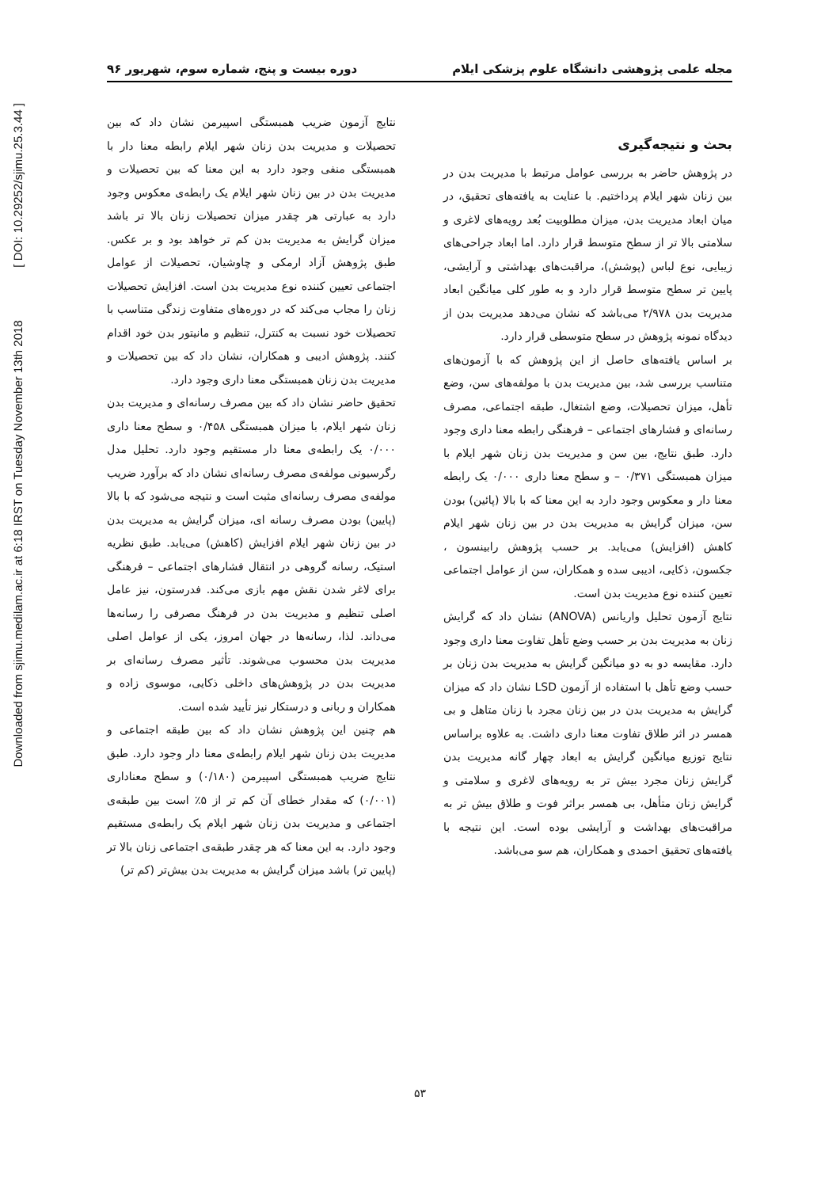Downloaded from sjimu.medilam.ac.ir at 6:18 IRST on Tuesday November 13th 2018 [ DOI: 10.29252/sjimu.25.3.44 ]
مجله علمی پژوهشی دانشگاه علوم پزشکی ایلام دوره بیست و پنج، شماره سوم، شهریور ۹۶
بحث و نتیجه‌گیری
در پژوهش حاضر به بررسی عوامل مرتبط با مدیریت بدن در بین زنان شهر ایلام پرداختیم. با عنایت به یافته‌های تحقیق، در میان ابعاد مدیریت بدن، میزان مطلوبیت بُعد رویه‌های لاغری و سلامتی بالا تر از سطح متوسط قرار دارد. اما ابعاد جراحی‌های زیبایی، نوع لباس (پوشش)، مراقبت‌های بهداشتی و آرایشی، پایین تر سطح متوسط قرار دارد و به طور کلی میانگین ابعاد مدیریت بدن ۲/۹۷۸ می‌باشد که نشان می‌دهد مدیریت بدن از دیدگاه نمونه پژوهش در سطح متوسطی قرار دارد.
بر اساس یافته‌های حاصل از این پژوهش که با آزمون‌های متناسب بررسی شد، بین مدیریت بدن با مولفه‌های سن، وضع تأهل، میزان تحصیلات، وضع اشتغال، طبقه اجتماعی، مصرف رسانه‌ای و فشارهای اجتماعی – فرهنگی رابطه معنا داری وجود دارد. طبق نتایج، بین سن و مدیریت بدن زنان شهر ایلام با میزان همبستگی ۰/۳۷۱ – و سطح معنا داری ۰/۰۰۰ یک رابطه معنا دار و معکوس وجود دارد به این معنا که با بالا (پائین) بودن سن، میزان گرایش به مدیریت بدن در بین زنان شهر ایلام کاهش (افزایش) می‌یابد. بر حسب پژوهش رابینسون ، جکسون، ذکایی، ادیبی سده و همکاران، سن از عوامل اجتماعی تعیین کننده نوع مدیریت بدن است.
نتایج آزمون تحلیل واریانس (ANOVA) نشان داد که گرایش زنان به مدیریت بدن بر حسب وضع تأهل تفاوت معنا داری وجود دارد. مقایسه دو به دو میانگین گرایش به مدیریت بدن زنان بر حسب وضع تأهل با استفاده از آزمون LSD نشان داد که میزان گرایش به مدیریت بدن در بین زنان مجرد با زنان متاهل و بی همسر در اثر طلاق تفاوت معنا داری داشت. به علاوه براساس نتایج توزیع میانگین گرایش به ابعاد چهار گانه مدیریت بدن گرایش زنان مجرد بیش تر به رویه‌های لاغری و سلامتی و گرایش زنان متأهل، بی همسر براثر فوت و طلاق بیش تر به مراقبت‌های بهداشت و آرایشی بوده است. این نتیجه با یافته‌های تحقیق احمدی و همکاران، هم سو می‌باشد.
نتایج آزمون ضریب همبستگی اسپیرمن نشان داد که بین تحصیلات و مدیریت بدن زنان شهر ایلام رابطه معنا دار با همبستگی منفی وجود دارد به این معنا که بین تحصیلات و مدیریت بدن در بین زنان شهر ایلام یک رابطه‌ی معکوس وجود دارد به عبارتی هر چقدر میزان تحصیلات زنان بالا تر باشد میزان گرایش به مدیریت بدن کم تر خواهد بود و بر عکس. طبق پژوهش آزاد ارمکی و چاوشیان، تحصیلات از عوامل اجتماعی تعیین کننده نوع مدیریت بدن است. افزایش تحصیلات زنان را مجاب می‌کند که در دوره‌های متفاوت زندگی متناسب با تحصیلات خود نسبت به کنترل، تنظیم و مانیتور بدن خود اقدام کنند. پژوهش ادیبی و همکاران، نشان داد که بین تحصیلات و مدیریت بدن زنان همبستگی معنا داری وجود دارد.
تحقیق حاضر نشان داد که بین مصرف رسانه‌ای و مدیریت بدن زنان شهر ایلام، با میزان همبستگی ۰/۴۵۸ و سطح معنا داری ۰/۰۰۰ یک رابطه‌ی معنا دار مستقیم وجود دارد. تحلیل مدل رگرسیونی مولفه‌ی مصرف رسانه‌ای نشان داد که برآورد ضریب مولفه‌ی مصرف رسانه‌ای مثبت است و نتیجه می‌شود که با بالا (پایین) بودن مصرف رسانه ای، میزان گرایش به مدیریت بدن در بین زنان شهر ایلام افزایش (کاهش) می‌یابد. طبق نظریه استیک، رسانه گروهی در انتقال فشارهای اجتماعی – فرهنگی برای لاغر شدن نقش مهم بازی می‌کند. فدرستون، نیز عامل اصلی تنظیم و مدیریت بدن در فرهنگ مصرفی را رسانه‌ها می‌داند. لذا، رسانه‌ها در جهان امروز، یکی از عوامل اصلی مدیریت بدن محسوب می‌شوند. تأثیر مصرف رسانه‌ای بر مدیریت بدن در پژوهش‌های داخلی ذکایی، موسوی زاده و همکاران و ربانی و درستکار نیز تأیید شده است.
هم چنین این پژوهش نشان داد که بین طبقه اجتماعی و مدیریت بدن زنان شهر ایلام رابطه‌ی معنا دار وجود دارد. طبق نتایج ضریب همبستگی اسپیرمن (۰/۱۸۰) و سطح معناداری (۰/۰۰۱) که مقدار خطای آن کم تر از ۵٪ است بین طبقه‌ی اجتماعی و مدیریت بدن زنان شهر ایلام یک رابطه‌ی مستقیم وجود دارد. به این معنا که هر چقدر طبقه‌ی اجتماعی زنان بالا تر (پایین تر) باشد میزان گرایش به مدیریت بدن بیش‌تر (کم تر)
۵۳